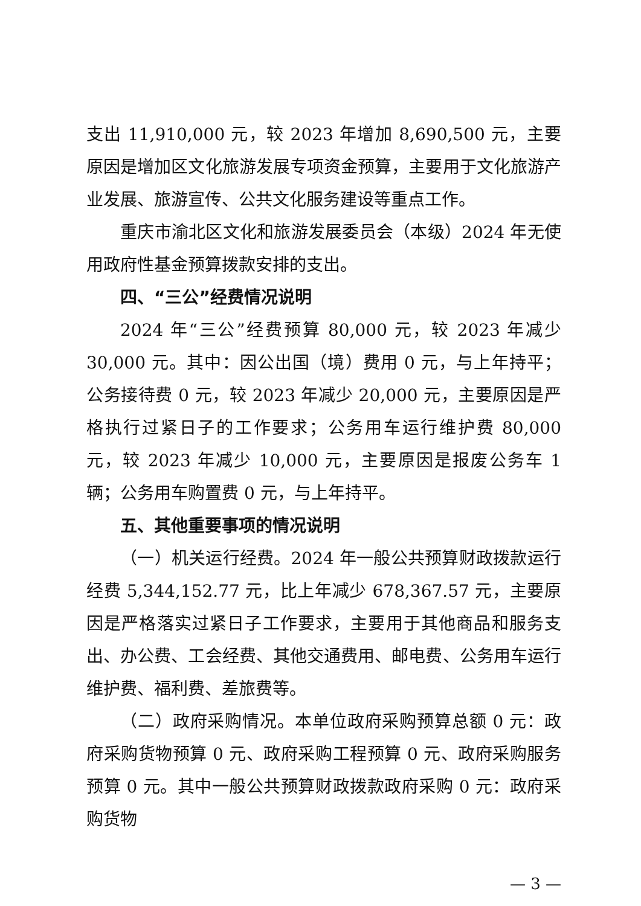支出 11,910,000 元，较 2023 年增加 8,690,500 元，主要原因是增加区文化旅游发展专项资金预算，主要用于文化旅游产业发展、旅游宣传、公共文化服务建设等重点工作。
重庆市渝北区文化和旅游发展委员会（本级）2024 年无使用政府性基金预算拨款安排的支出。
四、“三公”经费情况说明
2024 年“三公”经费预算 80,000 元，较 2023 年减少 30,000 元。其中：因公出国（境）费用 0 元，与上年持平；公务接待费 0 元，较 2023 年减少 20,000 元，主要原因是严格执行过紧日子的工作要求；公务用车运行维护费 80,000 元，较 2023 年减少 10,000 元，主要原因是报废公务车 1 辆；公务用车购置费 0 元，与上年持平。
五、其他重要事项的情况说明
（一）机关运行经费。2024 年一般公共预算财政拨款运行经费 5,344,152.77 元，比上年减少 678,367.57 元，主要原因是严格落实过紧日子工作要求，主要用于其他商品和服务支出、办公费、工会经费、其他交通费用、邮电费、公务用车运行维护费、福利费、差旅费等。
（二）政府采购情况。本单位政府采购预算总额 0 元：政府采购货物预算 0 元、政府采购工程预算 0 元、政府采购服务预算 0 元。其中一般公共预算财政拨款政府采购 0 元：政府采购货物
— 3 —